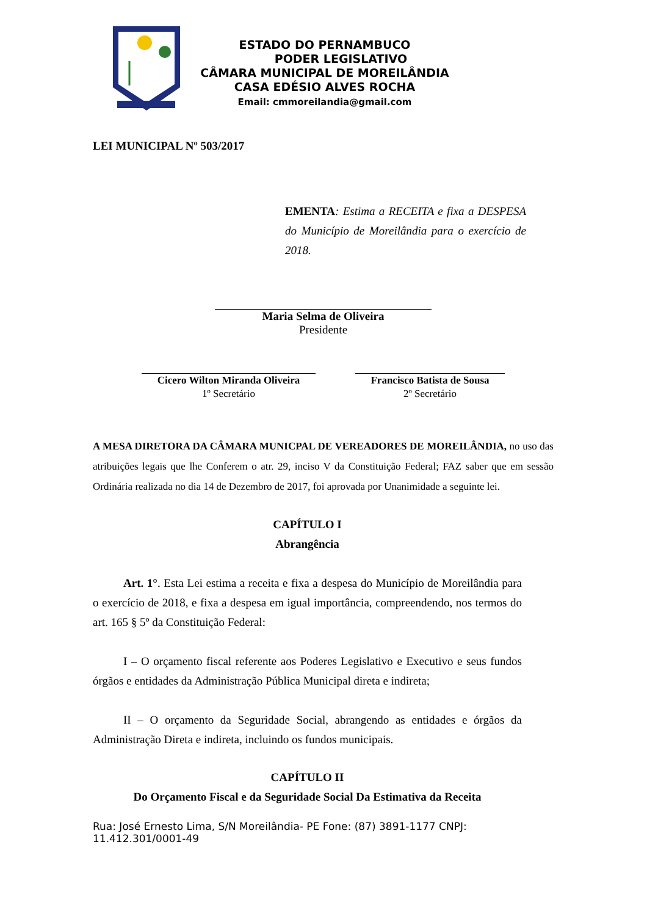ESTADO DO PERNAMBUCO
PODER LEGISLATIVO
CÂMARA MUNICIPAL DE MOREILÂNDIA
CASA EDÉSIO ALVES ROCHA
Email: cmmoreilandia@gmail.com
LEI MUNICIPAL Nº 503/2017
EMENTA: Estima a RECEITA e fixa a DESPESA do Município de Moreilândia para o exercício de 2018.
Maria Selma de Oliveira
Presidente
Cicero Wilton Miranda Oliveira
1º Secretário
Francisco Batista de Sousa
2º Secretário
A MESA DIRETORA DA CÂMARA MUNICPAL DE VEREADORES DE MOREILÂNDIA, no uso das atribuições legais que lhe Conferem o atr. 29, inciso V da Constituição Federal; FAZ saber que em sessão Ordinária realizada no dia 14 de Dezembro de 2017, foi aprovada por Unanimidade a seguinte lei.
CAPÍTULO I
Abrangência
Art. 1°. Esta Lei estima a receita e fixa a despesa do Município de Moreilândia para o exercício de 2018, e fixa a despesa em igual importância, compreendendo, nos termos do art. 165 § 5º da Constituição Federal:
I – O orçamento fiscal referente aos Poderes Legislativo e Executivo e seus fundos órgãos e entidades da Administração Pública Municipal direta e indireta;
II – O orçamento da Seguridade Social, abrangendo as entidades e órgãos da Administração Direta e indireta, incluindo os fundos municipais.
CAPÍTULO II
Do Orçamento Fiscal e da Seguridade Social Da Estimativa da Receita
Rua: José Ernesto Lima, S/N Moreilândia- PE Fone: (87) 3891-1177 CNPJ: 11.412.301/0001-49